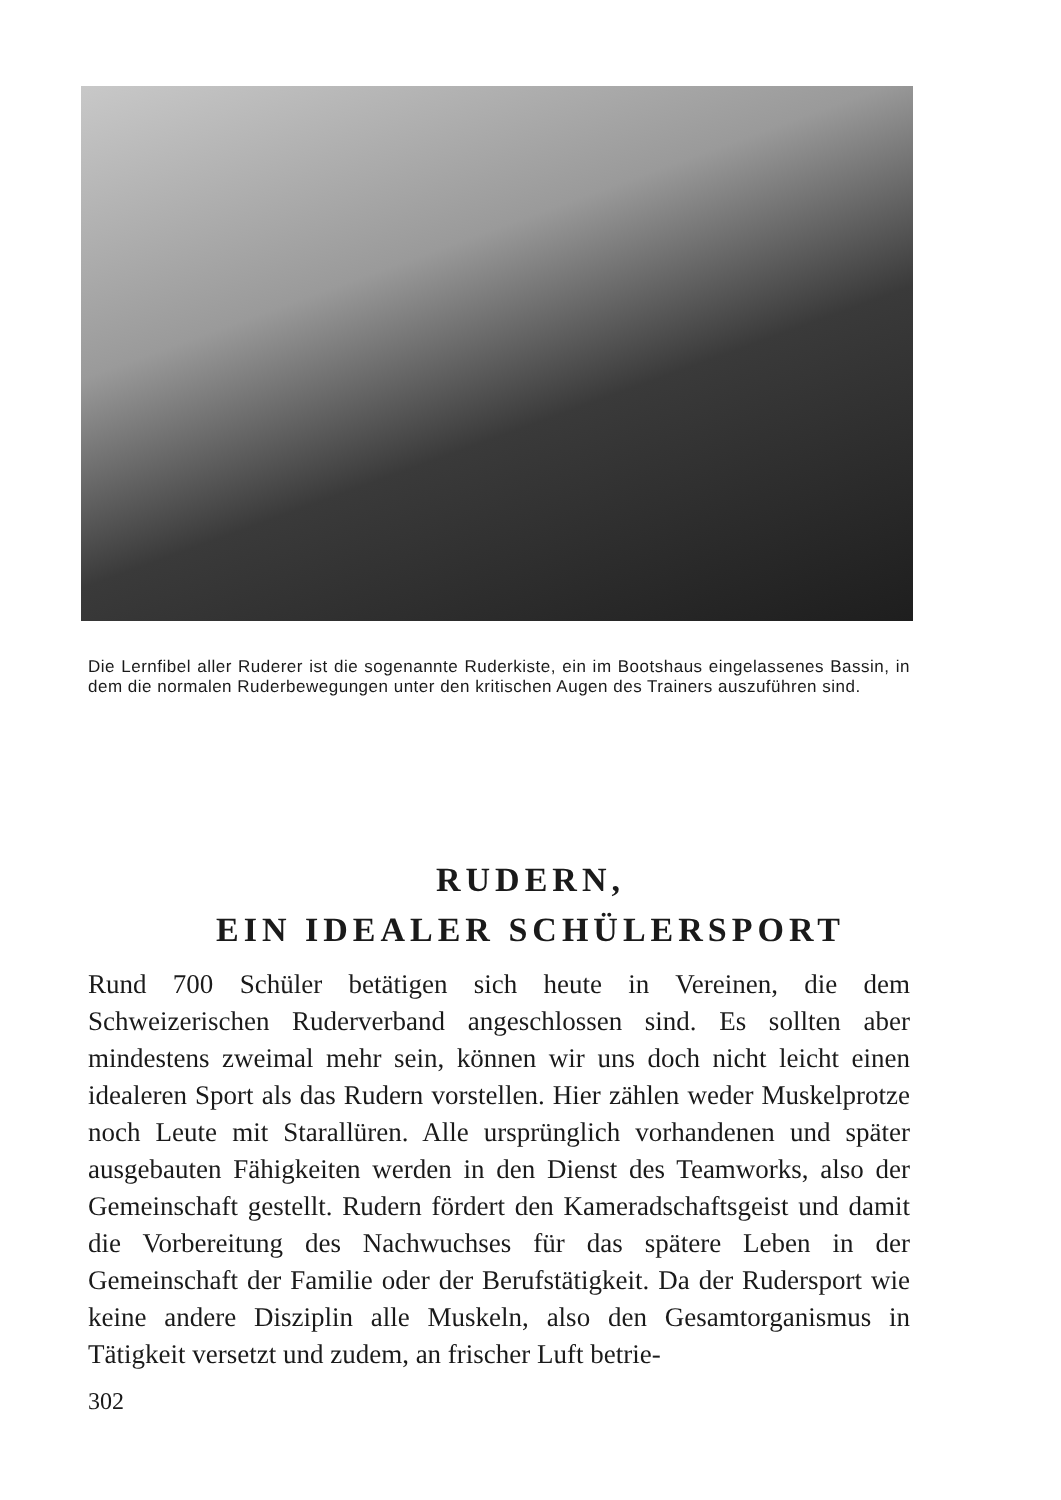Die Lernfibel aller Ruderer ist die sogenannte Ruderkiste, ein im Bootshaus eingelassenes Bassin, in dem die normalen Ruderbewegungen unter den kritischen Augen des Trainers auszuführen sind.
RUDERN,
EIN IDEALER SCHÜLERSPORT
Rund 700 Schüler betätigen sich heute in Vereinen, die dem Schweizerischen Ruderverband angeschlossen sind. Es sollten aber mindestens zweimal mehr sein, können wir uns doch nicht leicht einen idealeren Sport als das Rudern vorstellen. Hier zählen weder Muskelprotze noch Leute mit Starallüren. Alle ursprünglich vorhandenen und später ausgebauten Fähigkeiten werden in den Dienst des Teamworks, also der Gemeinschaft gestellt. Rudern fördert den Kameradschaftsgeist und damit die Vorbereitung des Nachwuchses für das spätere Leben in der Gemeinschaft der Familie oder der Berufstätigkeit. Da der Rudersport wie keine andere Disziplin alle Muskeln, also den Gesamtorganismus in Tätigkeit versetzt und zudem, an frischer Luft betrie-
302